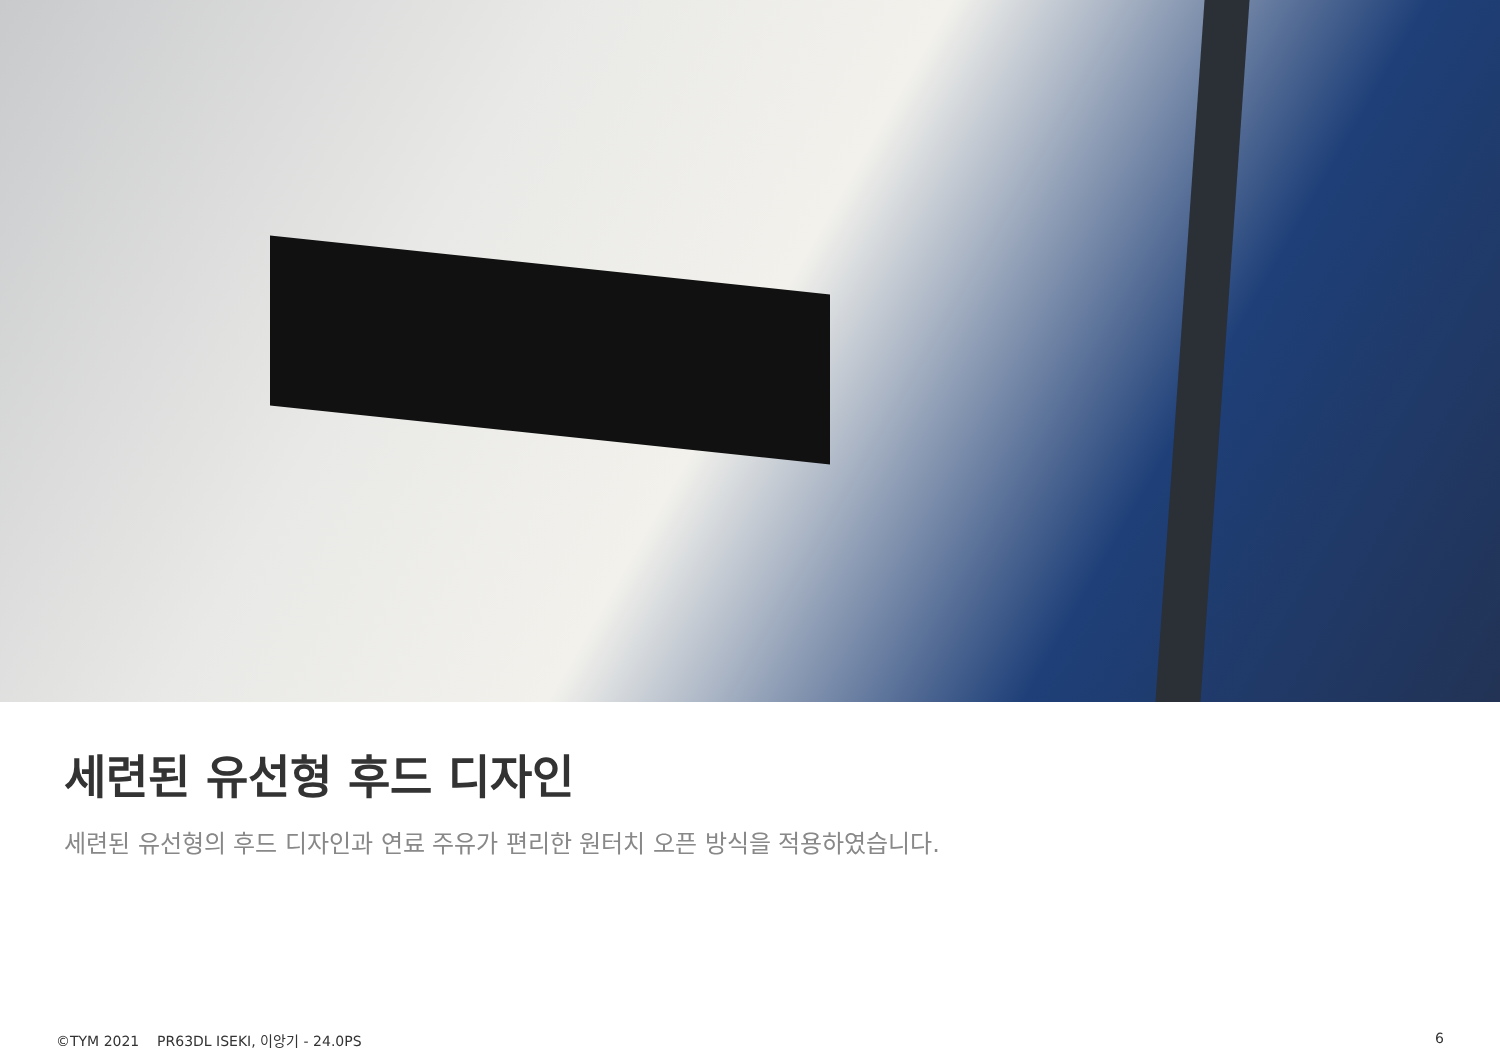세련된 유선형 후드 디자인
세련된 유선형의 후드 디자인과 연료 주유가 편리한 원터치 오픈 방식을 적용하였습니다.
©TYM 2021 PR63DL ISEKI, 이앙기 - 24.0PS 6